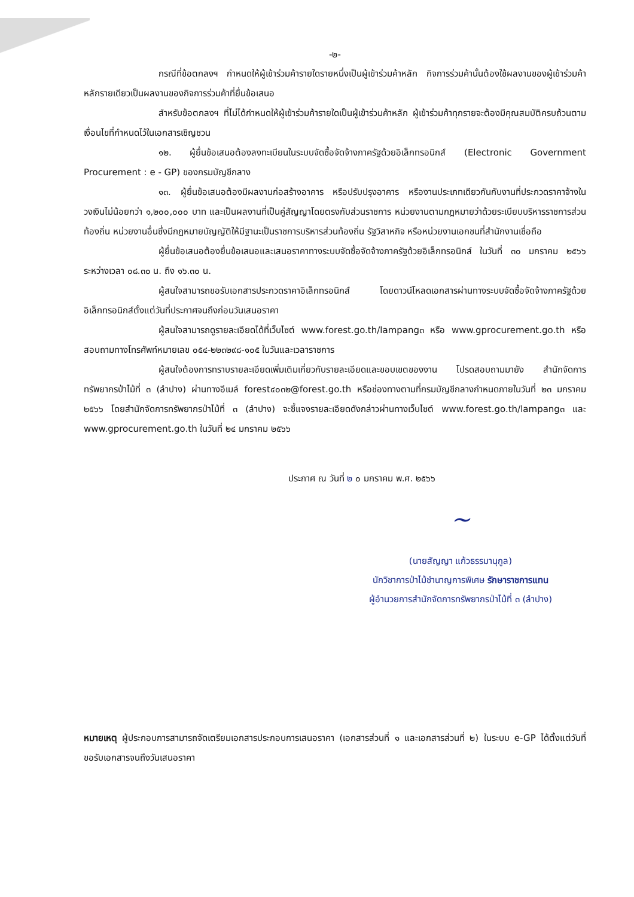-๒-
กรณีที่ข้อตกลงฯ กำหนดให้ผู้เข้าร่วมค้ารายใดรายหนึ่งเป็นผู้เข้าร่วมค้าหลัก กิจการร่วมค้านั้นต้องใช้ผลงานของผู้เข้าร่วมค้าหลักรายเดียวเป็นผลงานของกิจการร่วมค้าที่ยื่นข้อเสนอ
สำหรับข้อตกลงฯ ที่ไม่ได้กำหนดให้ผู้เข้าร่วมค้ารายใดเป็นผู้เข้าร่วมค้าหลัก ผู้เข้าร่วมค้าทุกรายจะต้องมีคุณสมบัติครบถ้วนตามเงื่อนไขที่กำหนดไว้ในเอกสารเชิญชวน
๑๒. ผู้ยื่นข้อเสนอต้องลงทะเบียนในระบบจัดซื้อจัดจ้างภาครัฐด้วยอิเล็กทรอนิกส์ (Electronic Government Procurement : e - GP) ของกรมบัญชีกลาง
๑๓. ผู้ยื่นข้อเสนอต้องมีผลงานก่อสร้างอาคาร หรือปรับปรุงอาคาร หรืองานประเภทเดียวกันกับงานที่ประกวดราคาจ้างในวงเงินไม่น้อยกว่า ๑,๒๐๐,๐๐๐ บาท และเป็นผลงานที่เป็นคู่สัญญาโดยตรงกับส่วนราชการ หน่วยงานตามกฎหมายว่าด้วยระเบียบบริหารราชการส่วนท้องถิ่น หน่วยงานอื่นซึ่งมีกฎหมายบัญญัติให้มีฐานะเป็นราชการบริหารส่วนท้องถิ่น รัฐวิสาหกิจ หรือหน่วยงานเอกชนที่สำนักงานเชื่อถือ
ผู้ยื่นข้อเสนอต้องยื่นข้อเสนอและเสนอราคาทางระบบจัดซื้อจัดจ้างภาครัฐด้วยอิเล็กทรอนิกส์ ในวันที่ ๓๐ มกราคม ๒๕๖๖ ระหว่างเวลา ๐๘.๓๐ น. ถึง ๑๖.๓๐ น.
ผู้สนใจสามารถขอรับเอกสารประกวดราคาอิเล็กทรอนิกส์ โดยดาวน์โหลดเอกสารผ่านทางระบบจัดซื้อจัดจ้างภาครัฐด้วยอิเล็กทรอนิกส์ตั้งแต่วันที่ประกาศจนถึงก่อนวันเสนอราคา
ผู้สนใจสามารถดูรายละเอียดได้ที่เว็บไซต์ www.forest.go.th/lampang๓ หรือ www.gprocurement.go.th หรือสอบถามทางโทรศัพท์หมายเลข ๐๕๔-๒๒๓๒๙๘-๑๐๕ ในวันและเวลาราชการ
ผู้สนใจต้องการทราบรายละเอียดเพิ่มเติมเกี่ยวกับรายละเอียดและขอบเขตของงาน โปรดสอบถามมายัง สำนักจัดการทรัพยากรป่าไม้ที่ ๓ (ลำปาง) ผ่านทางอีเมล์ forest๔๐๓๒@forest.go.th หรือช่องทางตามที่กรมบัญชีกลางกำหนดภายในวันที่ ๒๓ มกราคม ๒๕๖๖ โดยสำนักจัดการทรัพยากรป่าไม้ที่ ๓ (ลำปาง) จะชี้แจงรายละเอียดดังกล่าวผ่านทางเว็บไซต์ www.forest.go.th/lampang๓ และ www.gprocurement.go.th ในวันที่ ๒๔ มกราคม ๒๕๖๖
ประกาศ ณ วันที่ ๒ ๐ มกราคม พ.ศ. ๒๕๖๖
~
(นายสัญญา แก้วธรรมานุกูล)
นักวิชาการป่าไม้ชำนาญการพิเศษ รักษาราชการแทน
ผู้อำนวยการสำนักจัดการทรัพยากรป่าไม้ที่ ๓ (ลำปาง)
หมายเหตุ ผู้ประกอบการสามารถจัดเตรียมเอกสารประกอบการเสนอราคา (เอกสารส่วนที่ ๑ และเอกสารส่วนที่ ๒) ในระบบ e-GP ได้ตั้งแต่วันที่ขอรับเอกสารจนถึงวันเสนอราคา